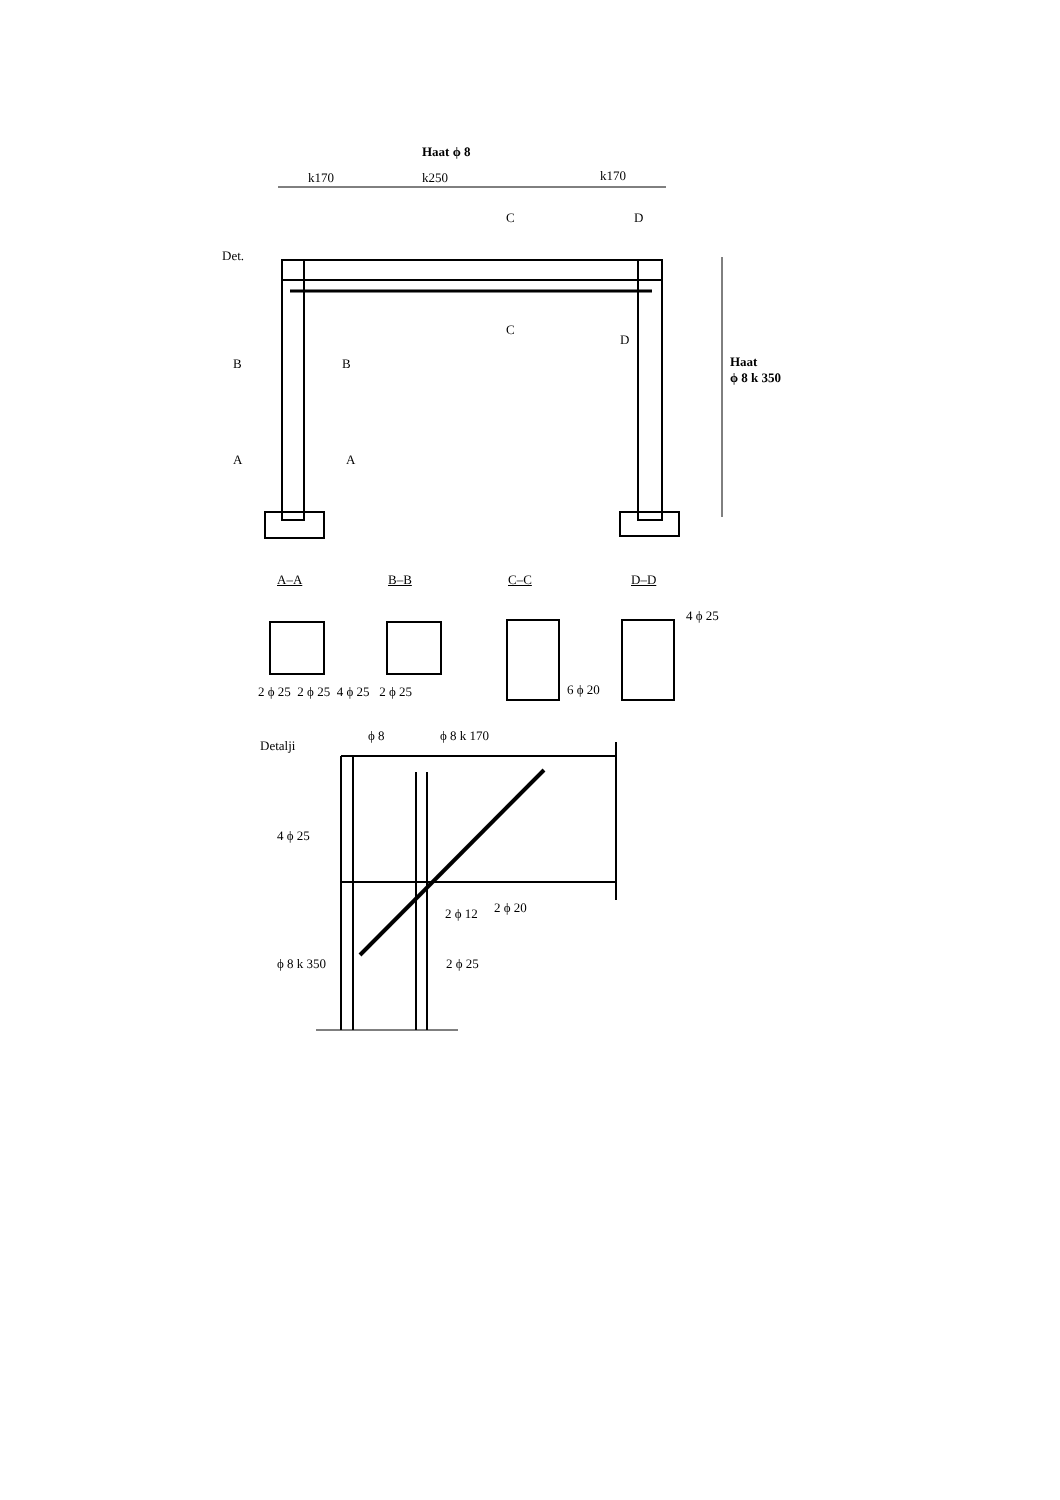Haat ϕ 8
k170 k250 k170
Det.
C D
C
D
B B
A A
Haat
ϕ 8 k 350
A–A B–B C–C D–D
4 ϕ 25
2 ϕ 25 2 ϕ 25 4 ϕ 25 2 ϕ 25
6 ϕ 20
Detalji
ϕ 8 ϕ 8 k 170
4 ϕ 25
2 ϕ 12 2 ϕ 20
ϕ 8 k 350 2 ϕ 25